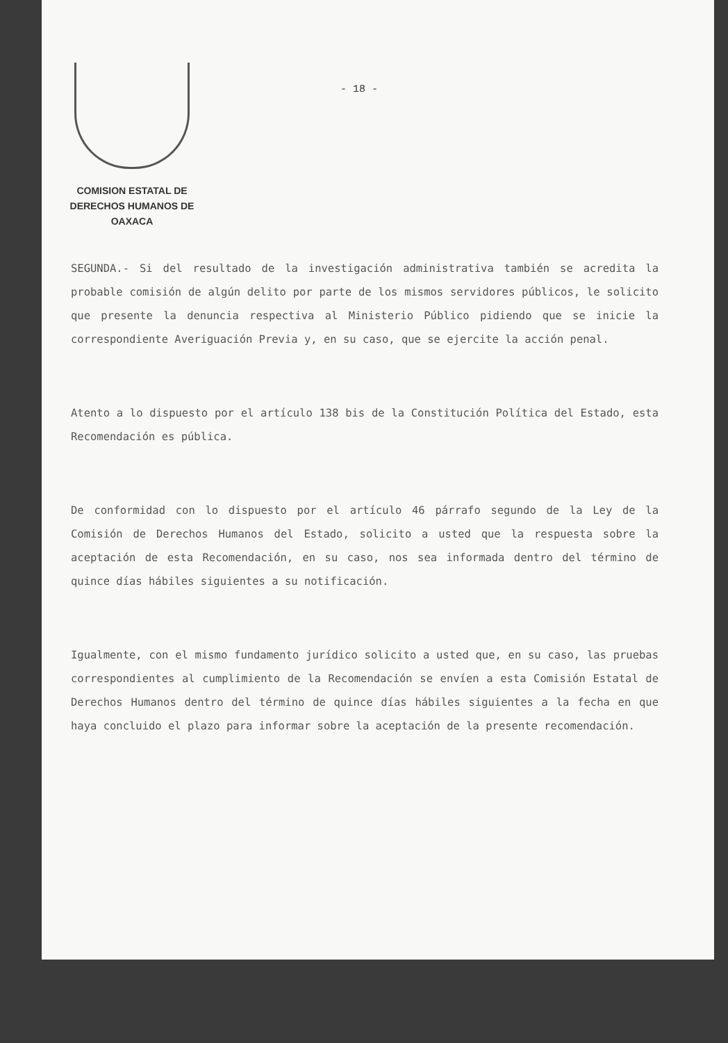COMISION ESTATAL DE
DERECHOS HUMANOS DE OAXACA
- 18 -
SEGUNDA.- Si del resultado de la investigación administrativa también se acredita la probable comisión de algún delito por parte de los mismos servidores públicos, le solicito que presente la denuncia respectiva al Ministerio Público pidiendo que se inicie la correspondiente Averiguación Previa y, en su caso, que se ejercite la acción penal.
Atento a lo dispuesto por el artículo 138 bis de la Constitución Política del Estado, esta Recomendación es pública.
De conformidad con lo dispuesto por el artículo 46 párrafo segundo de la Ley de la Comisión de Derechos Humanos del Estado, solicito a usted que la respuesta sobre la aceptación de esta Recomendación, en su caso, nos sea informada dentro del término de quince días hábiles siguientes a su notificación.
Igualmente, con el mismo fundamento jurídico solicito a usted que, en su caso, las pruebas correspondientes al cumplimiento de la Recomendación se envíen a esta Comisión Estatal de Derechos Humanos dentro del término de quince días hábiles siguientes a la fecha en que haya concluido el plazo para informar sobre la aceptación de la presente recomendación.